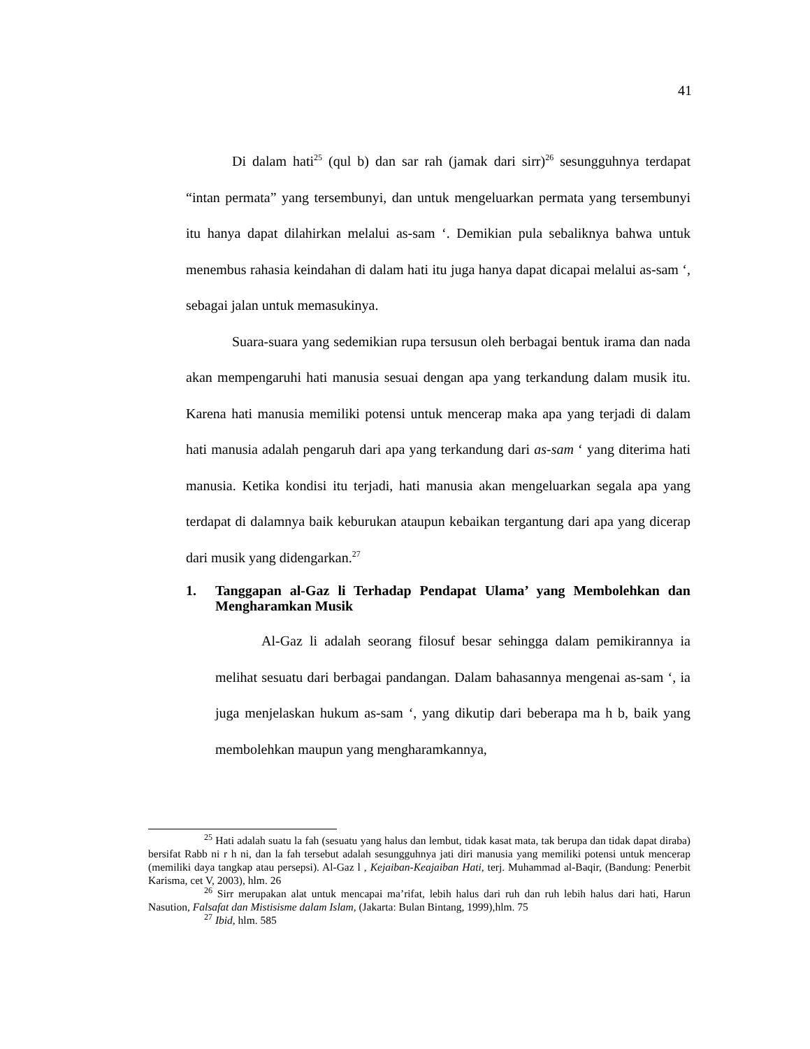41
Di dalam hati<sup>25</sup> (qul b) dan sar rah (jamak dari sirr)<sup>26</sup> sesungguhnya terdapat “intan permata” yang tersembunyi, dan untuk mengeluarkan permata yang tersembunyi itu hanya dapat dilahirkan melalui as-sam ‘. Demikian pula sebaliknya bahwa untuk menembus rahasia keindahan di dalam hati itu juga hanya dapat dicapai melalui as-sam ‘, sebagai jalan untuk memasukinya.
Suara-suara yang sedemikian rupa tersusun oleh berbagai bentuk irama dan nada akan mempengaruhi hati manusia sesuai dengan apa yang terkandung dalam musik itu. Karena hati manusia memiliki potensi untuk mencerap maka apa yang terjadi di dalam hati manusia adalah pengaruh dari apa yang terkandung dari as-sam ‘ yang diterima hati manusia. Ketika kondisi itu terjadi, hati manusia akan mengeluarkan segala apa yang terdapat di dalamnya baik keburukan ataupun kebaikan tergantung dari apa yang dicerap dari musik yang didengarkan.<sup>27</sup>
1. Tanggapan al-Gaz li Terhadap Pendapat Ulama’ yang Membolehkan dan Mengharamkan Musik
Al-Gaz li adalah seorang filosuf besar sehingga dalam pemikirannya ia melihat sesuatu dari berbagai pandangan. Dalam bahasannya mengenai as-sam ‘, ia juga menjelaskan hukum as-sam ‘, yang dikutip dari beberapa ma h b, baik yang membolehkan maupun yang mengharamkannya,
<sup>25</sup> Hati adalah suatu la fah (sesuatu yang halus dan lembut, tidak kasat mata, tak berupa dan tidak dapat diraba) bersifat Rabb ni r h ni, dan la fah tersebut adalah sesungguhnya jati diri manusia yang memiliki potensi untuk mencerap (memiliki daya tangkap atau persepsi). Al-Gaz l , Kejaiban-Keajaiban Hati, terj. Muhammad al-Baqir, (Bandung: Penerbit Karisma, cet V, 2003), hlm. 26
<sup>26</sup> Sirr merupakan alat untuk mencapai ma’rifat, lebih halus dari ruh dan ruh lebih halus dari hati, Harun Nasution, Falsafat dan Mistisisme dalam Islam, (Jakarta: Bulan Bintang, 1999),hlm. 75
<sup>27</sup> Ibid, hlm. 585